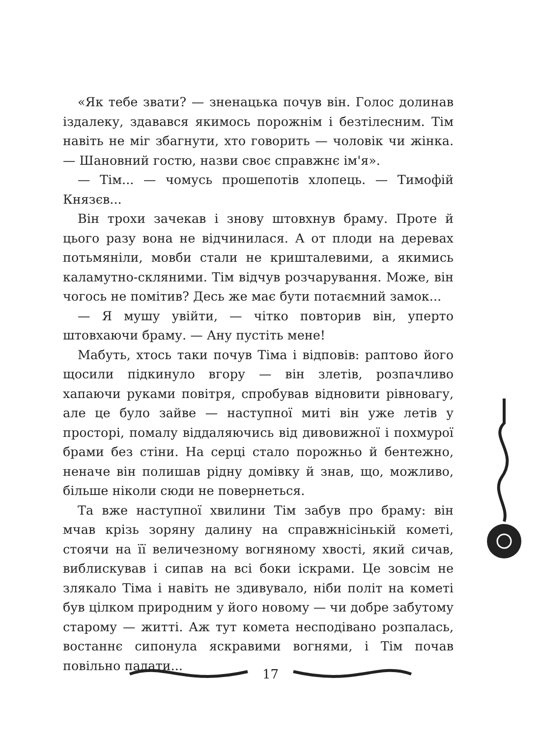«Як тебе звати? — зненацька почув він. Голос долинав іздалеку, здавався якимось порожнім і безтілесним. Тім навіть не міг збагнути, хто говорить — чоловік чи жінка. — Шановний гостю, назви своє справжнє ім'я».
— Тім... — чомусь прошепотів хлопець. — Тимофій Князєв...
Він трохи зачекав і знову штовхнув браму. Проте й цього разу вона не відчинилася. А от плоди на деревах потьмяніли, мовби стали не кришталевими, а якимись каламутно-скляними. Тім відчув розчарування. Може, він чогось не помітив? Десь же має бути потаємний замок...
— Я мушу увійти, — чітко повторив він, уперто штовхаючи браму. — Ану пустіть мене!
Мабуть, хтось таки почув Тіма і відповів: раптово його щосили підкинуло вгору — він злетів, розпачливо хапаючи руками повітря, спробував відновити рівновагу, але це було зайве — наступної миті він уже летів у просторі, помалу віддаляючись від дивовижної і похмурої брами без стіни. На серці стало порожньо й бентежно, неначе він полишав рідну домівку й знав, що, можливо, більше ніколи сюди не повернеться.
Та вже наступної хвилини Тім забув про браму: він мчав крізь зоряну далину на справжнісінькій кометі, стоячи на її величезному вогняному хвості, який сичав, виблискував і сипав на всі боки іскрами. Це зовсім не злякало Тіма і навіть не здивувало, ніби політ на кометі був цілком природним у його новому — чи добре забутому старому — житті. Аж тут комета несподівано розпалась, востаннє сипонула яскравими вогнями, і Тім почав повільно падати...
17